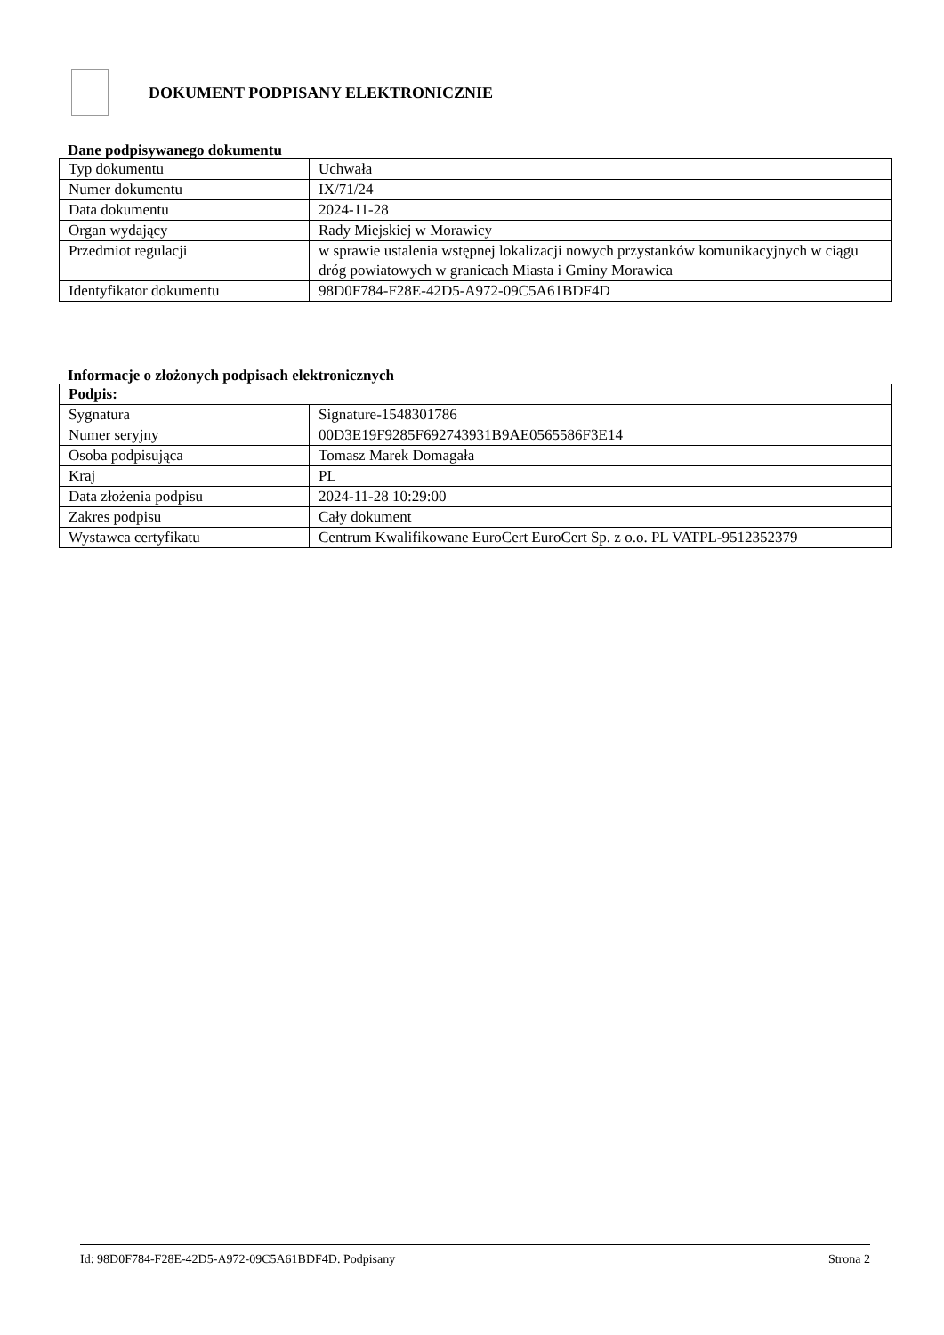DOKUMENT PODPISANY ELEKTRONICZNIE
Dane podpisywanego dokumentu
| Typ dokumentu | Uchwała |
| Numer dokumentu | IX/71/24 |
| Data dokumentu | 2024-11-28 |
| Organ wydający | Rady Miejskiej w Morawicy |
| Przedmiot regulacji | w sprawie ustalenia wstępnej lokalizacji nowych przystanków komunikacyjnych w ciągu dróg powiatowych w granicach Miasta i Gminy Morawica |
| Identyfikator dokumentu | 98D0F784-F28E-42D5-A972-09C5A61BDF4D |
Informacje o złożonych podpisach elektronicznych
| Podpis: | |
| Sygnatura | Signature-1548301786 |
| Numer seryjny | 00D3E19F9285F692743931B9AE0565586F3E14 |
| Osoba podpisująca | Tomasz Marek Domagała |
| Kraj | PL |
| Data złożenia podpisu | 2024-11-28 10:29:00 |
| Zakres podpisu | Cały dokument |
| Wystawca certyfikatu | Centrum Kwalifikowane EuroCert EuroCert Sp. z o.o. PL VATPL-9512352379 |
Id: 98D0F784-F28E-42D5-A972-09C5A61BDF4D. Podpisany Strona 2